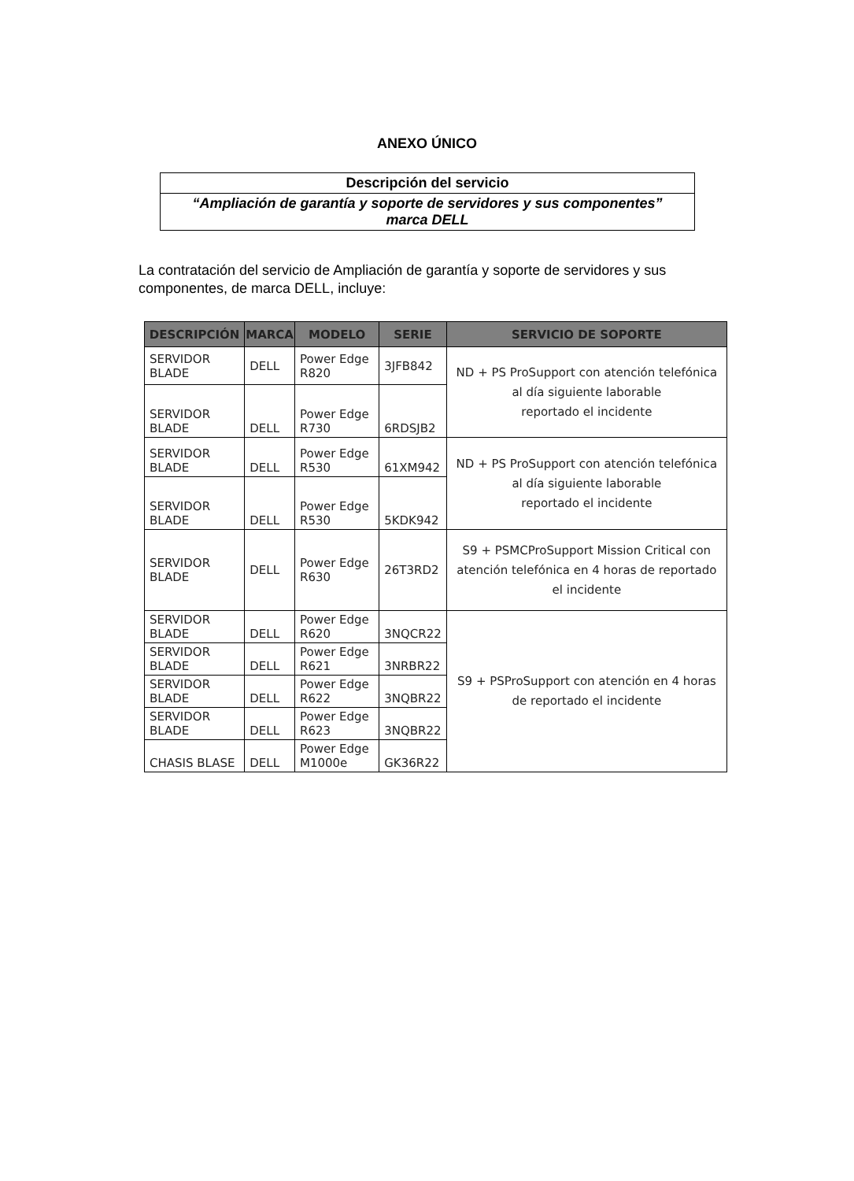ANEXO ÚNICO
| Descripción del servicio |
| “Ampliación de garantía y soporte de servidores y sus componentes” marca DELL |
La contratación del servicio de Ampliación de garantía y soporte de servidores y sus componentes, de marca DELL, incluye:
| DESCRIPCIÓN | MARCA | MODELO | SERIE | SERVICIO DE SOPORTE |
| --- | --- | --- | --- | --- |
| SERVIDOR BLADE | DELL | Power Edge R820 | 3JFB842 | ND + PS ProSupport con atención telefónica al día siguiente laborable reportado el incidente |
| SERVIDOR BLADE | DELL | Power Edge R730 | 6RDSJB2 | |
| SERVIDOR BLADE | DELL | Power Edge R530 | 61XM942 | ND + PS ProSupport con atención telefónica al día siguiente laborable reportado el incidente |
| SERVIDOR BLADE | DELL | Power Edge R530 | 5KDK942 | |
| SERVIDOR BLADE | DELL | Power Edge R630 | 26T3RD2 | S9 + PSMCProSupport Mission Critical con atención telefónica en 4 horas de reportado el incidente |
| SERVIDOR BLADE | DELL | Power Edge R620 | 3NQCR22 | S9 + PSProSupport con atención en 4 horas de reportado el incidente |
| SERVIDOR BLADE | DELL | Power Edge R621 | 3NRBR22 | |
| SERVIDOR BLADE | DELL | Power Edge R622 | 3NQBR22 | |
| SERVIDOR BLADE | DELL | Power Edge R623 | 3NQBR22 | |
| CHASIS BLASE | DELL | Power Edge M1000e | GK36R22 | |